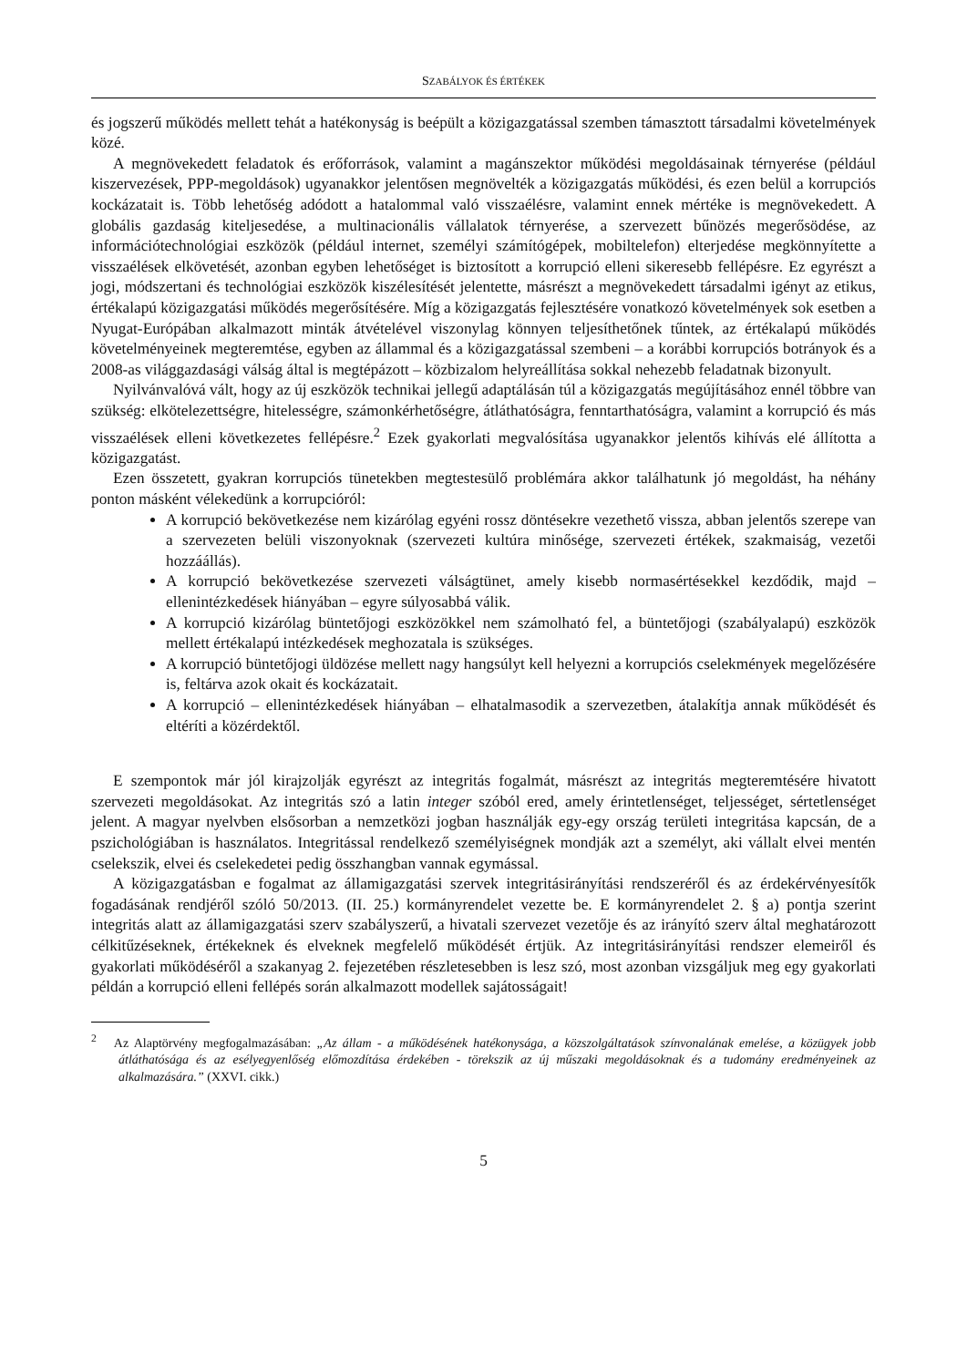SZABÁLYOK ÉS ÉRTÉKEK
és jogszerű működés mellett tehát a hatékonyság is beépült a közigazgatással szemben támasztott társadalmi követelmények közé.
A megnövekedett feladatok és erőforrások, valamint a magánszektor működési megoldásainak térnyerése (például kiszervezések, PPP-megoldások) ugyanakkor jelentősen megnövelték a közigazgatás működési, és ezen belül a korrupciós kockázatait is. Több lehetőség adódott a hatalommal való visszaélésre, valamint ennek mértéke is megnövekedett. A globális gazdaság kiteljesedése, a multinacionális vállalatok térnyerése, a szervezett bűnözés megerősödése, az információtechnológiai eszközök (például internet, személyi számítógépek, mobiltelefon) elterjedése megkönnyítette a visszaélések elkövetését, azonban egyben lehetőséget is biztosított a korrupció elleni sikeresebb fellépésre. Ez egyrészt a jogi, módszertani és technológiai eszközök kiszélesítését jelentette, másrészt a megnövekedett társadalmi igényt az etikus, értékalapú közigazgatási működés megerősítésére. Míg a közigazgatás fejlesztésére vonatkozó követelmények sok esetben a Nyugat-Európában alkalmazott minták átvételével viszonylag könnyen teljesíthetőnek tűntek, az értékalapú működés követelményeinek megteremtése, egyben az állammal és a közigazgatással szembeni – a korábbi korrupciós botrányok és a 2008-as világgazdasági válság által is megtépázott – közbizalom helyreállítása sokkal nehezebb feladatnak bizonyult.
Nyilvánvalóvá vált, hogy az új eszközök technikai jellegű adaptálásán túl a közigazgatás megújításához ennél többre van szükség: elkötelezettségre, hitelességre, számonkérhetőségre, átláthatóságra, fenntarthatóságra, valamint a korrupció és más visszaélések elleni következetes fellépésre.<sup>2</sup> Ezek gyakorlati megvalósítása ugyanakkor jelentős kihívás elé állította a közigazgatást.
Ezen összetett, gyakran korrupciós tünetekben megtestesülő problémára akkor találhatunk jó megoldást, ha néhány ponton másként vélekedünk a korrupcióról:
A korrupció bekövetkezése nem kizárólag egyéni rossz döntésekre vezethető vissza, abban jelentős szerepe van a szervezeten belüli viszonyoknak (szervezeti kultúra minősége, szervezeti értékek, szakmaiság, vezetői hozzáállás).
A korrupció bekövetkezése szervezeti válságtünet, amely kisebb normasértésekkel kezdődik, majd – ellenintézkedések hiányában – egyre súlyosabbá válik.
A korrupció kizárólag büntetőjogi eszközökkel nem számolható fel, a büntetőjogi (szabályalapú) eszközök mellett értékalapú intézkedések meghozatala is szükséges.
A korrupció büntetőjogi üldözése mellett nagy hangsúlyt kell helyezni a korrupciós cselekmények megelőzésére is, feltárva azok okait és kockázatait.
A korrupció – ellenintézkedések hiányában – elhatalmasodik a szervezetben, átalakítja annak működését és eltéríti a közérdektől.
E szempontok már jól kirajzolják egyrészt az integritás fogalmát, másrészt az integritás megteremtésére hivatott szervezeti megoldásokat. Az integritás szó a latin integer szóból ered, amely érintetlenséget, teljességet, sértetlenséget jelent. A magyar nyelvben elsősorban a nemzetközi jogban használják egy-egy ország területi integritása kapcsán, de a pszichológiában is használatos. Integritással rendelkező személyiségnek mondják azt a személyt, aki vállalt elvei mentén cselekszik, elvei és cselekedetei pedig összhangban vannak egymással.
A közigazgatásban e fogalmat az államigazgatási szervek integritásirányítási rendszeréről és az érdekérvényesítők fogadásának rendjéről szóló 50/2013. (II. 25.) kormányrendelet vezette be. E kormányrendelet 2. § a) pontja szerint integritás alatt az államigazgatási szerv szabályszerű, a hivatali szervezet vezetője és az irányító szerv által meghatározott célkitűzéseknek, értékeknek és elveknek megfelelő működését értjük. Az integritásirányítási rendszer elemeiről és gyakorlati működéséről a szakanyag 2. fejezetében részletesebben is lesz szó, most azonban vizsgáljuk meg egy gyakorlati példán a korrupció elleni fellépés során alkalmazott modellek sajátosságait!
<sup>2</sup> Az Alaptörvény megfogalmazásában: „Az állam - a működésének hatékonysága, a közszolgáltatások színvonalának emelése, a közügyek jobb átláthatósága és az esélyegyenlőség előmozdítása érdekében - törekszik az új műszaki megoldásoknak és a tudomány eredményeinek az alkalmazására.” (XXVI. cikk.)
5